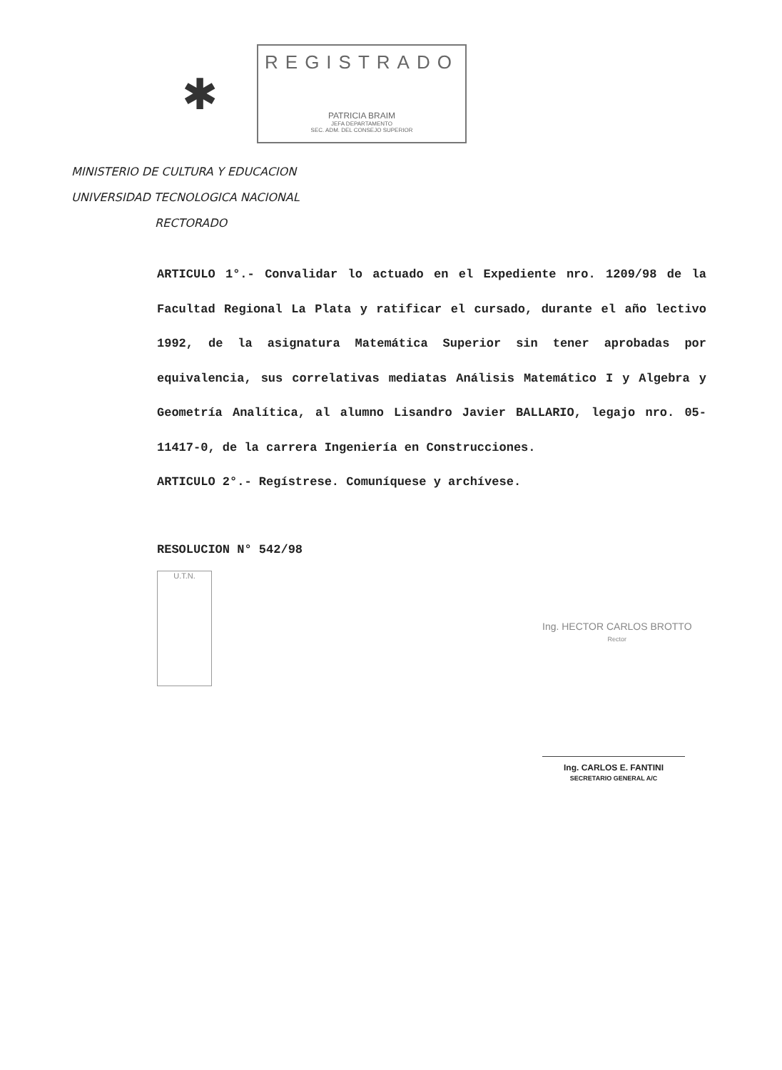✱
REGISTRADO
PATRICIA BRAIM
JEFA DEPARTAMENTO
SEC. ADM. DEL CONSEJO SUPERIOR
MINISTERIO DE CULTURA Y EDUCACION
UNIVERSIDAD TECNOLOGICA NACIONAL
RECTORADO
ARTICULO 1°.- Convalidar lo actuado en el Expediente nro. 1209/98 de la Facultad Regional La Plata y ratificar el cursado, durante el año lectivo 1992, de la asignatura Matemática Superior sin tener aprobadas por equivalencia, sus correlativas mediatas Análisis Matemático I y Algebra y Geometría Analítica, al alumno Lisandro Javier BALLARIO, legajo nro. 05-11417-0, de la carrera Ingeniería en Construcciones.
ARTICULO 2°.- Regístrese. Comuníquese y archívese.
RESOLUCION N° 542/98
U.T.N.
Ing. HECTOR CARLOS BROTTO
Rector
Ing. CARLOS E. FANTINI
SECRETARIO GENERAL A/C